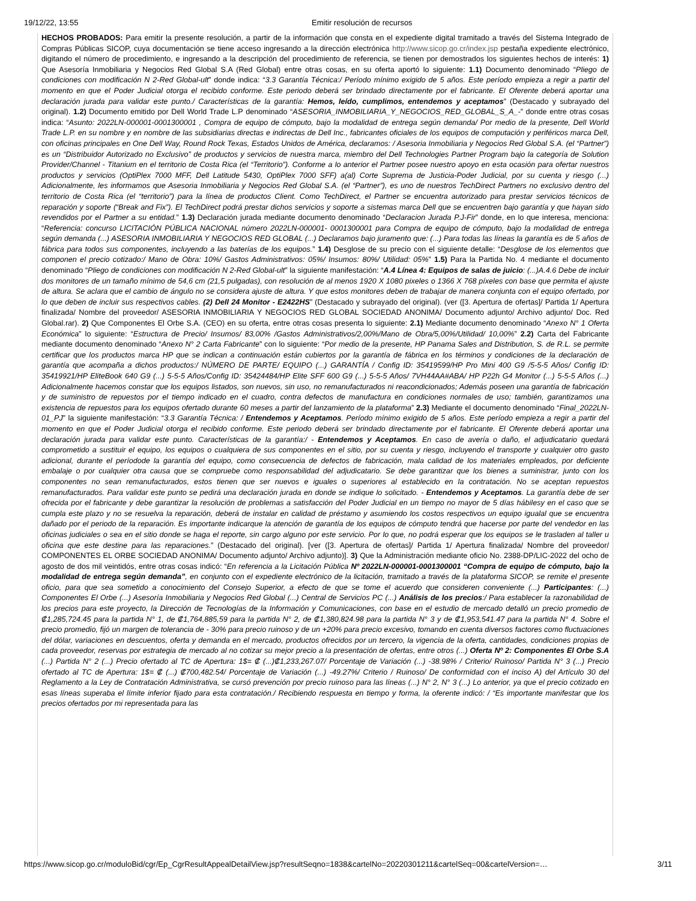19/12/22, 13:55 Emitir resolución de recursos
HECHOS PROBADOS: Para emitir la presente resolución, a partir de la información que consta en el expediente digital tramitado a través del Sistema Integrado de Compras Públicas SICOP, cuya documentación se tiene acceso ingresando a la dirección electrónica http://www.sicop.go.cr/index.jsp pestaña expediente electrónico, digitando el número de procedimiento, e ingresando a la descripción del procedimiento de referencia, se tienen por demostrados los siguientes hechos de interés: 1) Que Asesoría Inmobiliaria y Negocios Red Global S.A (Red Global) entre otras cosas, en su oferta aportó lo siguiente: 1.1) Documento denominado “Pliego de condiciones con modificación N 2-Red Global-ult” donde indica: “3.3 Garantía Técnica:/ Período mínimo exigido de 5 años. Este período empieza a regir a partir del momento en que el Poder Judicial otorga el recibido conforme. Este periodo deberá ser brindado directamente por el fabricante. El Oferente deberá aportar una declaración jurada para validar este punto./ Características de la garantía: Hemos, leído, cumplimos, entendemos y aceptamos” (Destacado y subrayado del original). 1.2) Documento emitido por Dell World Trade L.P denominado “ASESORIA_INMOBILIARIA_Y_NEGOCIOS_RED_GLOBAL_S_A_-” donde entre otras cosas indica: “Asunto: 2022LN-000001-0001300001 , Compra de equipo de cómputo, bajo la modalidad de entrega según demanda/ Por medio de la presente, Dell World Trade L.P. en su nombre y en nombre de las subsidiarias directas e indirectas de Dell Inc., fabricantes oficiales de los equipos de computación y periféricos marca Dell, con oficinas principales en One Dell Way, Round Rock Texas, Estados Unidos de América, declaramos: / Asesoria Inmobiliaria y Negocios Red Global S.A. (el “Partner”) es un “Distribuidor Autorizado no Exclusivo” de productos y servicios de nuestra marca, miembro del Dell Technologies Partner Program bajo la categoría de Solution Provider/Channel - Titanium en el territorio de Costa Rica (el “Territorio”). Conforme a lo anterior el Partner posee nuestro apoyo en esta ocasión para ofertar nuestros productos y servicios (OptiPlex 7000 MFF, Dell Latitude 5430, OptiPlex 7000 SFF) a(al) Corte Suprema de Justicia-Poder Judicial, por su cuenta y riesgo (...) Adicionalmente, les informamos que Asesoria Inmobiliaria y Negocios Red Global S.A. (el “Partner”), es uno de nuestros TechDirect Partners no exclusivo dentro del territorio de Costa Rica (el “territorio”) para la línea de productos Client. Como TechDirect, el Partner se encuentra autorizado para prestar servicios técnicos de reparación y soporte (“Break and Fix”). El TechDirect podrá prestar dichos servicios y soporte a sistemas marca Dell que se encuentren bajo garantía y que hayan sido revendidos por el Partner a su entidad.” 1.3) Declaración jurada mediante documento denominado “Declaracion Jurada P.J-Fir” donde, en lo que interesa, menciona: “Referencia: concurso LICITACIÓN PÚBLICA NACIONAL número 2022LN-000001- 0001300001 para Compra de equipo de cómputo, bajo la modalidad de entrega según demanda (...) ASESORIA INMOBILIARIA Y NEGOCIOS RED GLOBAL (...) Declaramos bajo juramento que: (...) Para todas las líneas la garantía es de 5 años de fábrica para todos sus componentes, incluyendo a las baterías de los equipos.” 1.4) Desglose de su precio con el siguiente detalle: “Desglose de los elementos que componen el precio cotizado:/ Mano de Obra: 10%/ Gastos Administrativos: 05%/ Insumos: 80%/ Utilidad: 05%” 1.5) Para la Partida No. 4 mediante el documento denominado “Pliego de condiciones con modificación N 2-Red Global-ult” la siguiente manifestación: “A.4 Línea 4: Equipos de salas de juicio: (...)A.4.6 Debe de incluir dos monitores de un tamaño mínimo de 54,6 cm (21,5 pulgadas), con resolución de al menos 1920 X 1080 pixeles o 1366 X 768 píxeles con base que permita el ajuste de altura. Se aclara que el cambio de ángulo no se considera ajuste de altura. Y que estos monitores deben de trabajar de manera conjunta con el equipo ofertado, por lo que deben de incluir sus respectivos cables. (2) Dell 24 Monitor - E2422HS” (Destacado y subrayado del original). (ver ([3. Apertura de ofertas]/ Partida 1/ Apertura finalizada/ Nombre del proveedor/ ASESORIA INMOBILIARIA Y NEGOCIOS RED GLOBAL SOCIEDAD ANONIMA/ Documento adjunto/ Archivo adjunto/ Doc. Red Global.rar). 2) Que Componentes El Orbe S.A. (CEO) en su oferta, entre otras cosas presenta lo siguiente: 2.1) Mediante documento denominado “Anexo N° 1 Oferta Económica” lo siguiente: “Estructura de Precio/ Insumos/ 83,00% /Gastos Administrativos/2,00%/Mano de Obra/5,00%/Utilidad/ 10,00%” 2.2) Carta del Fabricante mediante documento denominado “Anexo N° 2 Carta Fabricante” con lo siguiente: “Por medio de la presente, HP Panama Sales and Distribution, S. de R.L. se permite certificar que los productos marca HP que se indican a continuación están cubiertos por la garantía de fábrica en los términos y condiciones de la declaración de garantía que acompaña a dichos productos:/ NÚMERO DE PARTE/ EQUIPO (...) GARANTÍA / Config ID: 35419599/HP Pro Mini 400 G9 /5-5-5 Años/ Config ID: 35419921/HP EliteBook 640 G9 (...) 5-5-5 Años/Config ID: 35424484/HP Elite SFF 600 G9 (...) 5-5-5 Años/ 7VH44AA#ABA/ HP P22h G4 Monitor (...) 5-5-5 Años (...) Adicionalmente hacemos constar que los equipos listados, son nuevos, sin uso, no remanufacturados ni reacondicionados; Además poseen una garantía de fabricación y de suministro de repuestos por el tiempo indicado en el cuadro, contra defectos de manufactura en condiciones normales de uso; también, garantizamos una existencia de repuestos para los equipos ofertado durante 60 meses a partir del lanzamiento de la plataforma” 2.3) Mediante el documento denominado “Final_2022LN-01_PJ” la siguiente manifestación: “3.3 Garantía Técnica: / Entendemos y Aceptamos. Período mínimo exigido de 5 años. Este período empieza a regir a partir del momento en que el Poder Judicial otorga el recibido conforme. Este periodo deberá ser brindado directamente por el fabricante. El Oferente deberá aportar una declaración jurada para validar este punto. Características de la garantía:/ - Entendemos y Aceptamos. En caso de avería o daño, el adjudicatario quedará comprometido a sustituir el equipo, los equipos o cualquiera de sus componentes en el sitio, por su cuenta y riesgo, incluyendo el transporte y cualquier otro gasto adicional, durante el períodode la garantía del equipo, como consecuencia de defectos de fabricación, mala calidad de los materiales empleados, por deficiente embalaje o por cualquier otra causa que se compruebe como responsabilidad del adjudicatario. Se debe garantizar que los bienes a suministrar, junto con los componentes no sean remanufacturados, estos tienen que ser nuevos e iguales o superiores al establecido en la contratación. No se aceptan repuestos remanufacturados. Para validar este punto se pedirá una declaración jurada en donde se indique lo solicitado. - Entendemos y Aceptamos. La garantía debe de ser ofrecida por el fabricante y debe garantizar la resolución de problemas a satisfacción del Poder Judicial en un tiempo no mayor de 5 días hábilesy en el caso que se cumpla este plazo y no se resuelva la reparación, deberá de instalar en calidad de préstamo y asumiendo los costos respectivos un equipo igualal que se encuentra dañado por el periodo de la reparación. Es importante indicarque la atención de garantía de los equipos de cómputo tendrá que hacerse por parte del vendedor en las oficinas judiciales o sea en el sitio donde se haga el reporte, sin cargo alguno por este servicio. Por lo que, no podrá esperar que los equipos se le trasladen al taller u oficina que este destine para las reparaciones.” (Destacado del original). [ver ([3. Apertura de ofertas]/ Partida 1/ Apertura finalizada/ Nombre del proveedor/ COMPONENTES EL ORBE SOCIEDAD ANONIMA/ Documento adjunto/ Archivo adjunto)]. 3) Que la Administración mediante oficio No. 2388-DP/LIC-2022 del ocho de agosto de dos mil veintidós, entre otras cosas indicó: “En referencia a la Licitación Pública Nº 2022LN-000001-0001300001 “Compra de equipo de cómputo, bajo la modalidad de entrega según demanda”, en conjunto con el expediente electrónico de la licitación, tramitado a través de la plataforma SICOP, se remite el presente oficio, para que sea sometido a conocimiento del Consejo Superior, a efecto de que se tome el acuerdo que consideren conveniente (...) Participantes: (...) Componentes El Orbe (...) Asesoría Inmobiliaria y Negocios Red Global (...) Central de Servicios PC (...) Análisis de los precios:/ Para establecer la razonabilidad de los precios para este proyecto, la Dirección de Tecnologías de la Información y Comunicaciones, con base en el estudio de mercado detalló un precio promedio de ₡1,285,724.45 para la partida N° 1, de ₡1,764,885,59 para la partida N° 2, de ₡1,380,824.98 para la partida N° 3 y de ₡1,953,541.47 para la partida N° 4. Sobre el precio promedio, fijó un margen de tolerancia de - 30% para precio ruinoso y de un +20% para precio excesivo, tomando en cuenta diversos factores como fluctuaciones del dólar, variaciones en descuentos, oferta y demanda en el mercado, productos ofrecidos por un tercero, la vigencia de la oferta, cantidades, condiciones propias de cada proveedor, reservas por estrategia de mercado al no cotizar su mejor precio a la presentación de ofertas, entre otros (...) Oferta Nº 2: Componentes El Orbe S.A (...) Partida N° 2 (...) Precio ofertado al TC de Apertura: 1$= ₡ (...)₡1,233,267.07/ Porcentaje de Variación (...) -38.98% / Criterio/ Ruinoso/ Partida N° 3 (...) Precio ofertado al TC de Apertura: 1$= ₡ (...) ₡700,482.54/ Porcentaje de Variación (...) -49.27%/ Criterio / Ruinoso/ De conformidad con el inciso A) del Artículo 30 del Reglamento a la Ley de Contratación Administrativa, se cursó prevención por precio ruinoso para las líneas (...) N° 2, N° 3 (...) Lo anterior, ya que el precio cotizado en esas líneas superaba el límite inferior fijado para esta contratación./ Recibiendo respuesta en tiempo y forma, la oferente indicó: / “Es importante manifestar que los precios ofertados por mi representada para las
https://www.sicop.go.cr/moduloBid/cgr/Ep_CgrResultAppealDetailView.jsp?resultSeqno=1838&cartelNo=20220301211&cartelSeq=00&cartelVersion=… 3/11